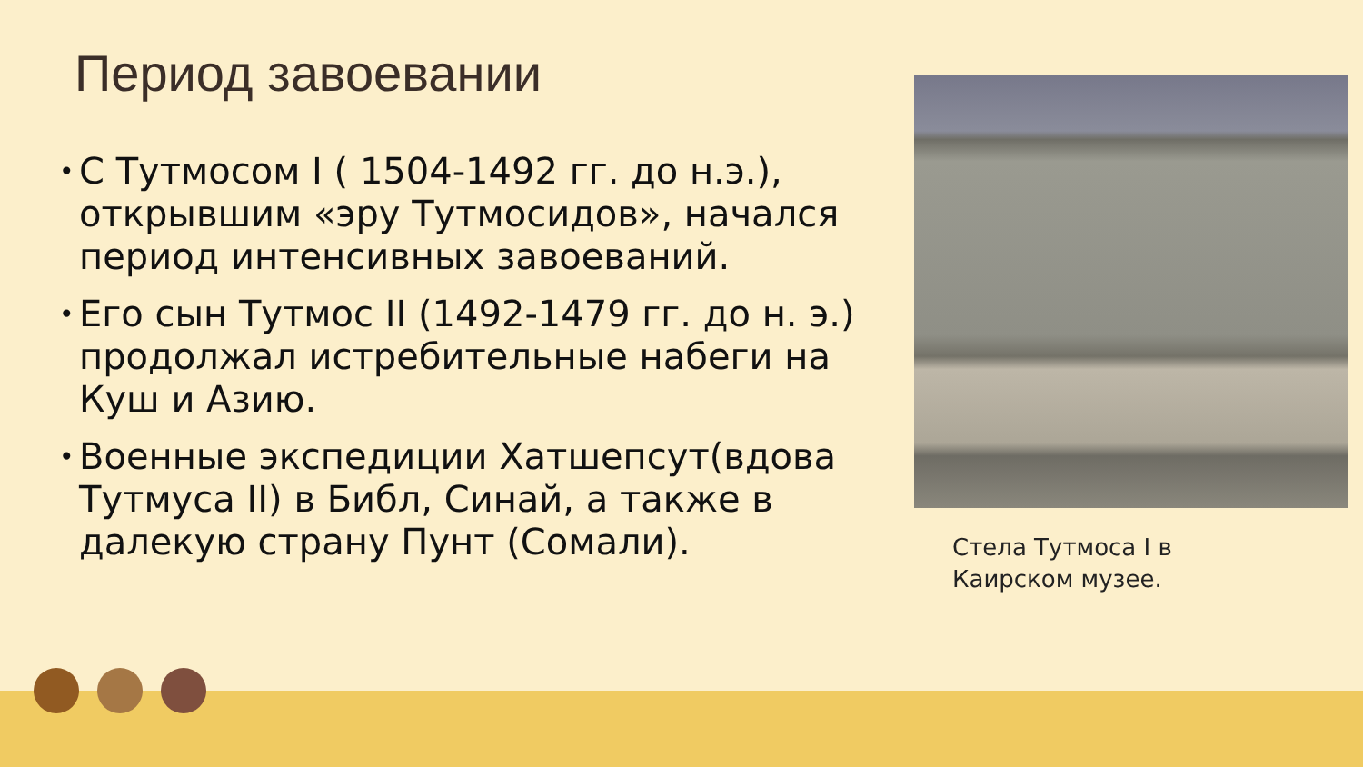Период завоевании
• С Тутмосом I ( 1504-1492 гг. до н.э.), открывшим «эру Тутмосидов», начался период интенсивных завоеваний.
• Его сын Тутмос II (1492-1479 гг. до н. э.) продолжал истребительные набеги на Куш и Азию.
• Военные экспедиции Хатшепсут(вдова Тутмуса II) в Библ, Синай, а также в далекую страну Пунт (Сомали).
Стела Тутмоса I в
Каирском музее.